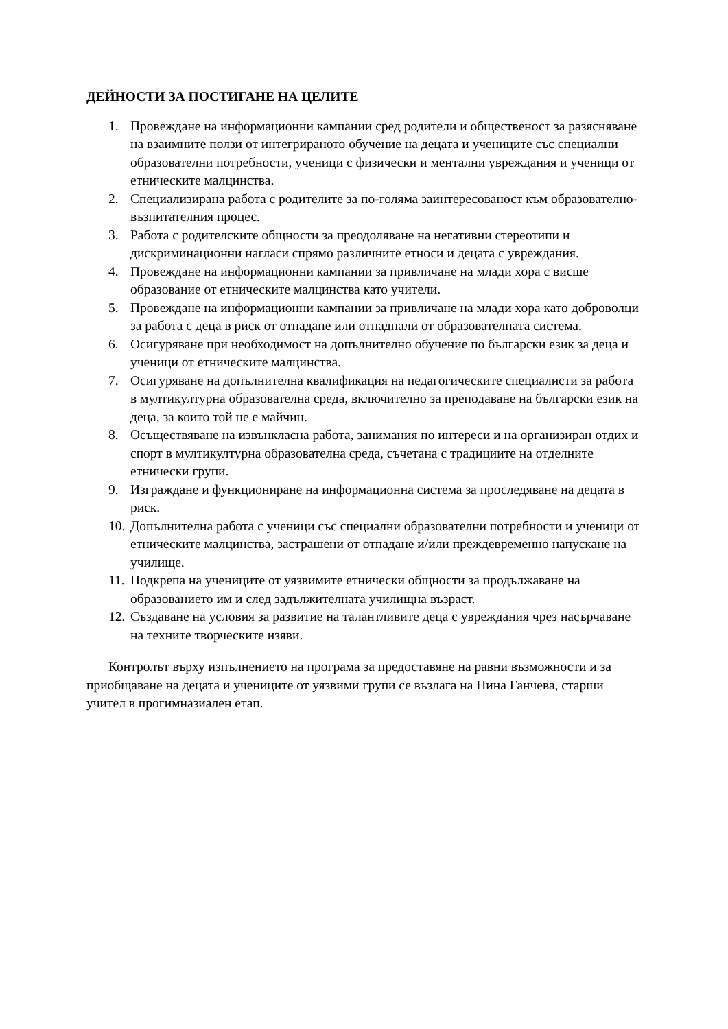ДЕЙНОСТИ ЗА ПОСТИГАНЕ НА ЦЕЛИТЕ
1. Провеждане на информационни кампании сред родители и общественост за разясняване на взаимните ползи от интегрираното обучение на децата и учениците със специални образователни потребности, ученици с физически и ментални увреждания и ученици от етническите малцинства.
2. Специализирана работа с родителите за по-голяма заинтересованост към образователно-възпитателния процес.
3. Работа с родителските общности за преодоляване на негативни стереотипи и дискриминационни нагласи спрямо различните етноси и децата с увреждания.
4. Провеждане на информационни кампании за привличане на млади хора с висше образование от етническите малцинства като учители.
5. Провеждане на информационни кампании за привличане на млади хора като доброволци за работа с деца в риск от отпадане или отпаднали от образователната система.
6. Осигуряване при необходимост на допълнително обучение по български език за деца и ученици от етническите малцинства.
7. Осигуряване на допълнителна квалификация на педагогическите специалисти за работа в мултикултурна образователна среда, включително за преподаване на български език на деца, за които той не е майчин.
8. Осъществяване на извънкласна работа, занимания по интереси и на организиран отдих и спорт в мултикултурна образователна среда, съчетана с традициите на отделните етнически групи.
9. Изграждане и функциониране на информационна система за проследяване на децата в риск.
10. Допълнителна работа с ученици със специални образователни потребности и ученици от етническите малцинства, застрашени от отпадане и/или преждевременно напускане на училище.
11. Подкрепа на учениците от уязвимите етнически общности за продължаване на образованието им и след задължителната училищна възраст.
12. Създаване на условия за развитие на талантливите деца с увреждания чрез насърчаване на техните творческите изяви.
Контролът върху изпълнението на програма за предоставяне на равни възможности и за приобщаване на децата и учениците от уязвими групи се възлага на Нина Ганчева, старши учител в прогимназиален етап.